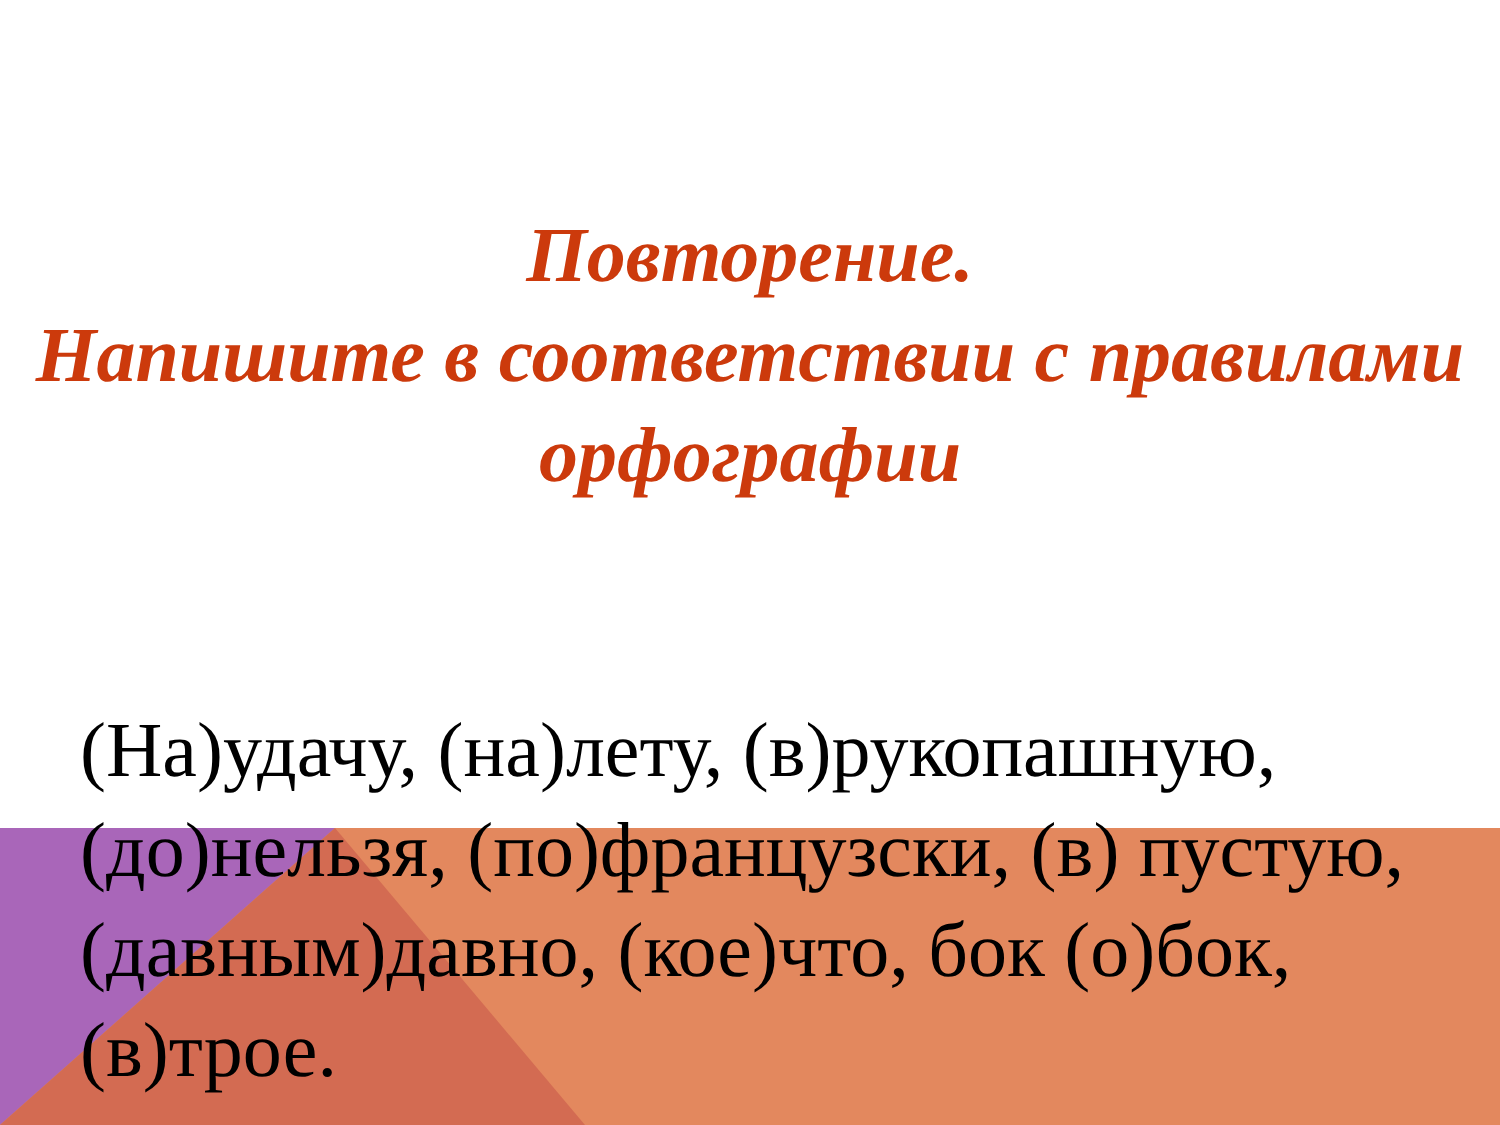Повторение.
Напишите в соответствии с правилами орфографии
(На)удачу, (на)лету, (в)рукопашную, (до)нельзя, (по)французски, (в) пустую, (давным)давно, (кое)что, бок (о)бок, (в)трое.